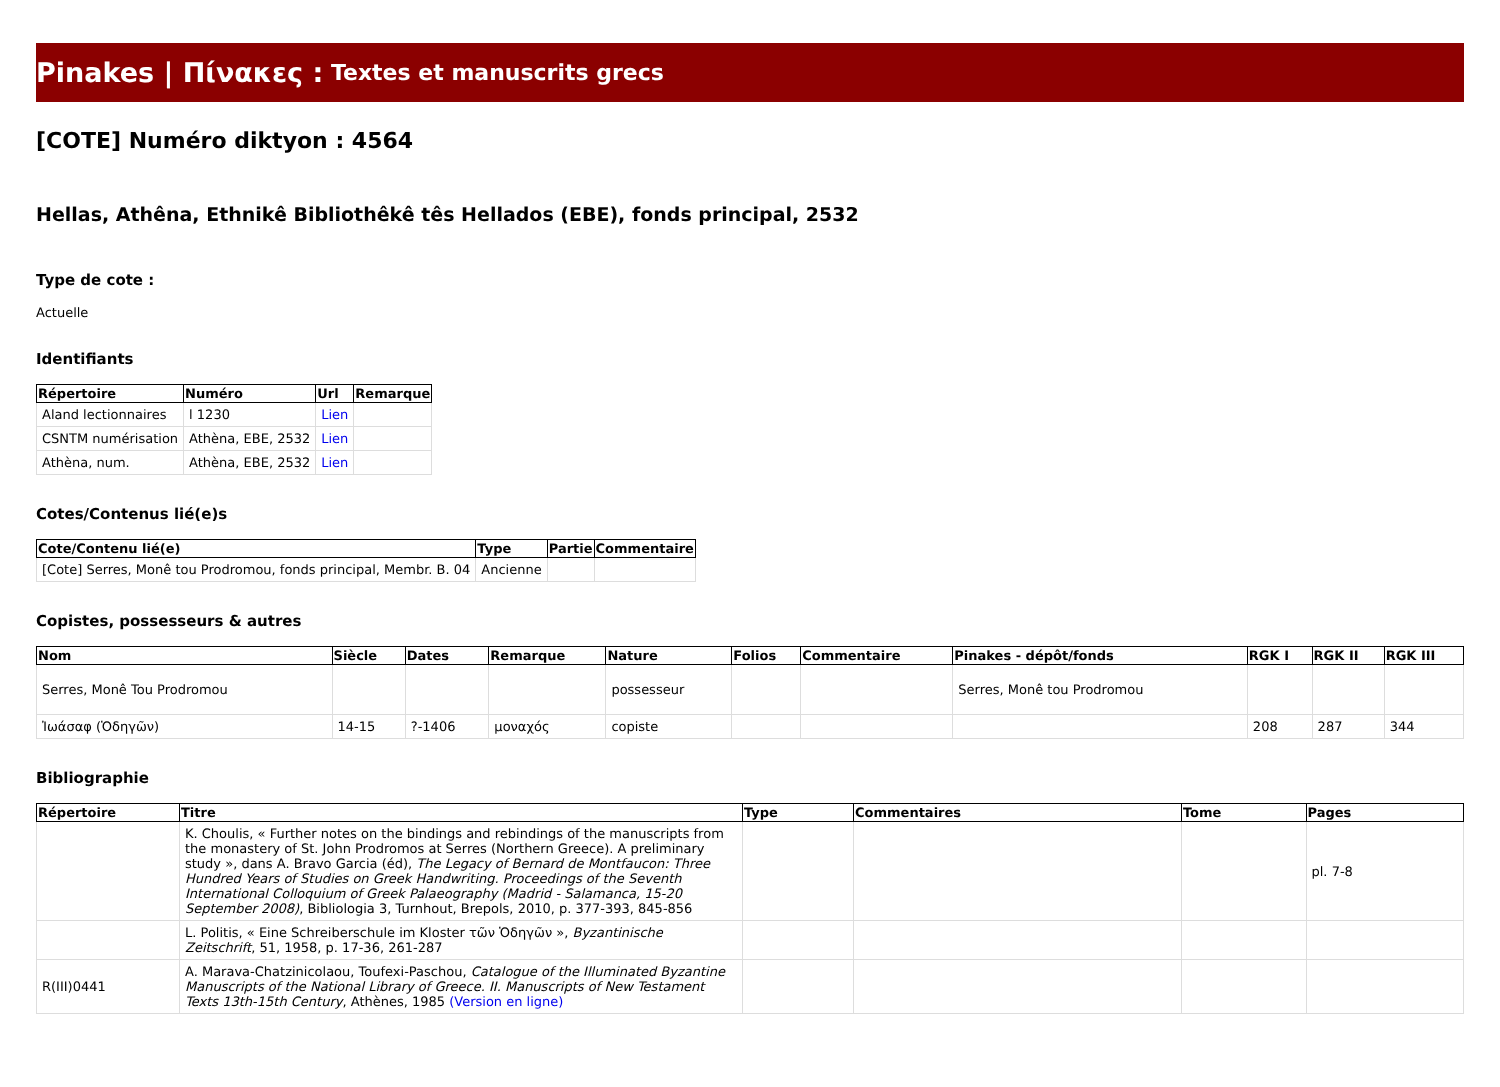Pinakes | Πίνακες : Textes et manuscrits grecs
[COTE] Numéro diktyon : 4564
Hellas, Athêna, Ethnikê Bibliothêkê tês Hellados (EBE), fonds principal, 2532
Type de cote :
Actuelle
Identifiants
| Répertoire | Numéro | Url | Remarque |
| --- | --- | --- | --- |
| Aland lectionnaires | l 1230 | Lien | |
| CSNTM numérisation | Athèna, EBE, 2532 | Lien | |
| Athèna, num. | Athèna, EBE, 2532 | Lien | |
Cotes/Contenus lié(e)s
| Cote/Contenu lié(e) | Type | Partie | Commentaire |
| --- | --- | --- | --- |
| [Cote] Serres, Monê tou Prodromou, fonds principal, Membr. B. 04 | Ancienne | | |
Copistes, possesseurs & autres
| Nom | Siècle | Dates | Remarque | Nature | Folios | Commentaire | Pinakes - dépôt/fonds | RGK I | RGK II | RGK III |
| --- | --- | --- | --- | --- | --- | --- | --- | --- | --- | --- |
| Serres, Monê Tou Prodromou | | | | possesseur | | | Serres, Monê tou Prodromou | | | |
| Ἰωάσαφ (Ὁδηγῶν) | 14-15 | ?-1406 | μοναχός | copiste | | | | 208 | 287 | 344 |
Bibliographie
| Répertoire | Titre | Type | Commentaires | Tome | Pages |
| --- | --- | --- | --- | --- | --- |
| | K. Choulis, « Further notes on the bindings and rebindings of the manuscripts from the monastery of St. John Prodromos at Serres (Northern Greece). A preliminary study », dans A. Bravo Garcia (éd), The Legacy of Bernard de Montfaucon: Three Hundred Years of Studies on Greek Handwriting. Proceedings of the Seventh International Colloquium of Greek Palaeography (Madrid - Salamanca, 15-20 September 2008) , Bibliologia 3, Turnhout, Brepols, 2010, p. 377-393, 845-856 | | | | pl. 7-8 |
| | L. Politis, « Eine Schreiberschule im Kloster τῶν Ὁδηγῶν », Byzantinische Zeitschrift , 51, 1958, p. 17-36, 261-287 | | | | |
| R(III)0441 | A. Marava-Chatzinicolaou, Toufexi-Paschou, Catalogue of the Illuminated Byzantine Manuscripts of the National Library of Greece. II. Manuscripts of New Testament Texts 13th-15th Century , Athènes, 1985 (Version en ligne) | | | | |